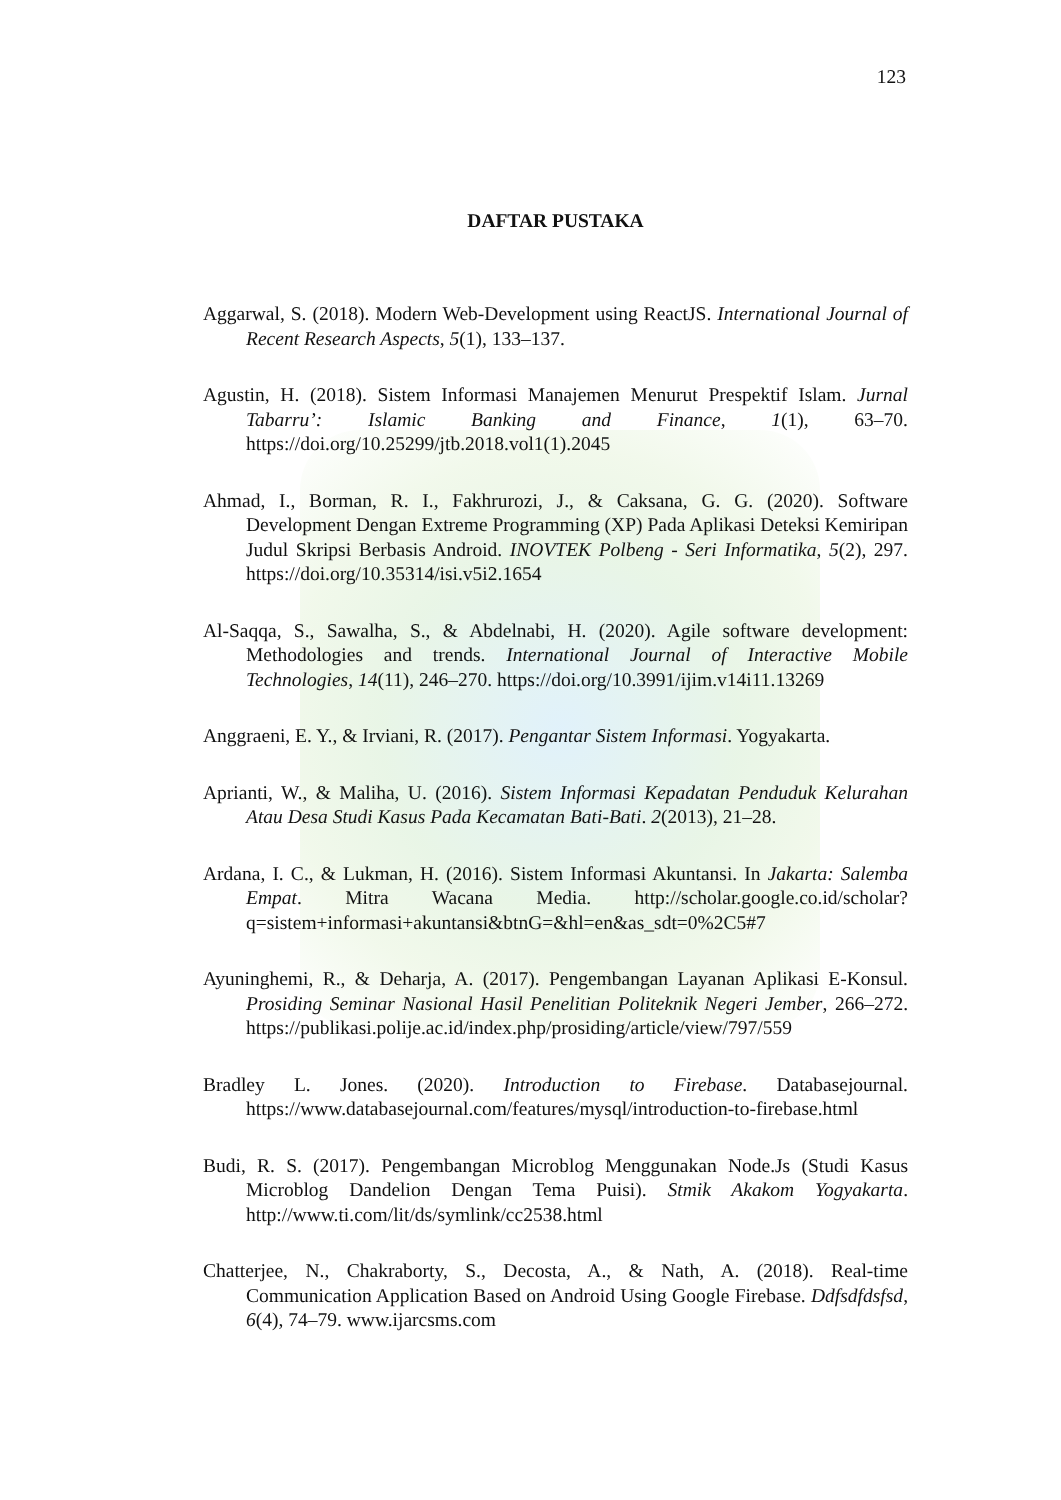123
DAFTAR PUSTAKA
Aggarwal, S. (2018). Modern Web-Development using ReactJS. International Journal of Recent Research Aspects, 5(1), 133–137.
Agustin, H. (2018). Sistem Informasi Manajemen Menurut Prespektif Islam. Jurnal Tabarru’: Islamic Banking and Finance, 1(1), 63–70. https://doi.org/10.25299/jtb.2018.vol1(1).2045
Ahmad, I., Borman, R. I., Fakhrurozi, J., & Caksana, G. G. (2020). Software Development Dengan Extreme Programming (XP) Pada Aplikasi Deteksi Kemiripan Judul Skripsi Berbasis Android. INOVTEK Polbeng - Seri Informatika, 5(2), 297. https://doi.org/10.35314/isi.v5i2.1654
Al-Saqqa, S., Sawalha, S., & Abdelnabi, H. (2020). Agile software development: Methodologies and trends. International Journal of Interactive Mobile Technologies, 14(11), 246–270. https://doi.org/10.3991/ijim.v14i11.13269
Anggraeni, E. Y., & Irviani, R. (2017). Pengantar Sistem Informasi. Yogyakarta.
Aprianti, W., & Maliha, U. (2016). Sistem Informasi Kepadatan Penduduk Kelurahan Atau Desa Studi Kasus Pada Kecamatan Bati-Bati. 2(2013), 21–28.
Ardana, I. C., & Lukman, H. (2016). Sistem Informasi Akuntansi. In Jakarta: Salemba Empat. Mitra Wacana Media. http://scholar.google.co.id/scholar?q=sistem+informasi+akuntansi&btnG=&hl=en&as_sdt=0%2C5#7
Ayuninghemi, R., & Deharja, A. (2017). Pengembangan Layanan Aplikasi E-Konsul. Prosiding Seminar Nasional Hasil Penelitian Politeknik Negeri Jember, 266–272. https://publikasi.polije.ac.id/index.php/prosiding/article/view/797/559
Bradley L. Jones. (2020). Introduction to Firebase. Databasejournal. https://www.databasejournal.com/features/mysql/introduction-to-firebase.html
Budi, R. S. (2017). Pengembangan Microblog Menggunakan Node.Js (Studi Kasus Microblog Dandelion Dengan Tema Puisi). Stmik Akakom Yogyakarta. http://www.ti.com/lit/ds/symlink/cc2538.html
Chatterjee, N., Chakraborty, S., Decosta, A., & Nath, A. (2018). Real-time Communication Application Based on Android Using Google Firebase. Ddfsdfdsfsd, 6(4), 74–79. www.ijarcsms.com